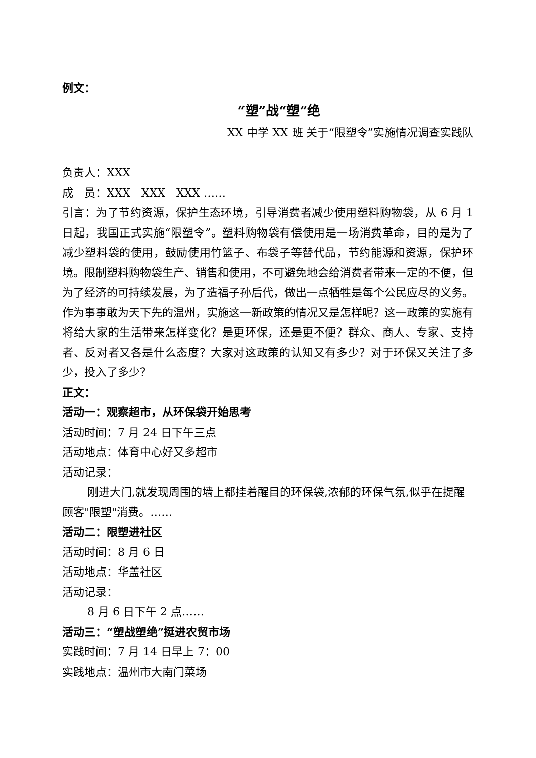例文：
“塑”战“塑”绝
XX 中学 XX 班 关于“限塑令”实施情况调查实践队
负责人：XXX
成　员：XXX　XXX　XXX ……
引言：为了节约资源，保护生态环境，引导消费者减少使用塑料购物袋，从 6 月 1 日起，我国正式实施“限塑令”。塑料购物袋有偿使用是一场消费革命，目的是为了减少塑料袋的使用，鼓励使用竹篮子、布袋子等替代品，节约能源和资源，保护环境。限制塑料购物袋生产、销售和使用，不可避免地会给消费者带来一定的不便，但为了经济的可持续发展，为了造福子孙后代，做出一点牺牲是每个公民应尽的义务。作为事事敢为天下先的温州，实施这一新政策的情况又是怎样呢？这一政策的实施有将给大家的生活带来怎样变化？是更环保，还是更不便？群众、商人、专家、支持者、反对者又各是什么态度？大家对这政策的认知又有多少？对于环保又关注了多少，投入了多少？
正文：
活动一：观察超市，从环保袋开始思考
活动时间：7 月 24 日下午三点
活动地点：体育中心好又多超市
活动记录：
刚进大门,就发现周围的墙上都挂着醒目的环保袋,浓郁的环保气氛,似乎在提醒顾客"限塑"消费。……
活动二：限塑进社区
活动时间：8 月 6 日
活动地点：华盖社区
活动记录：
8 月 6 日下午 2 点……
活动三：“塑战塑绝”挺进农贸市场
实践时间：7 月 14 日早上 7：00
实践地点：温州市大南门菜场